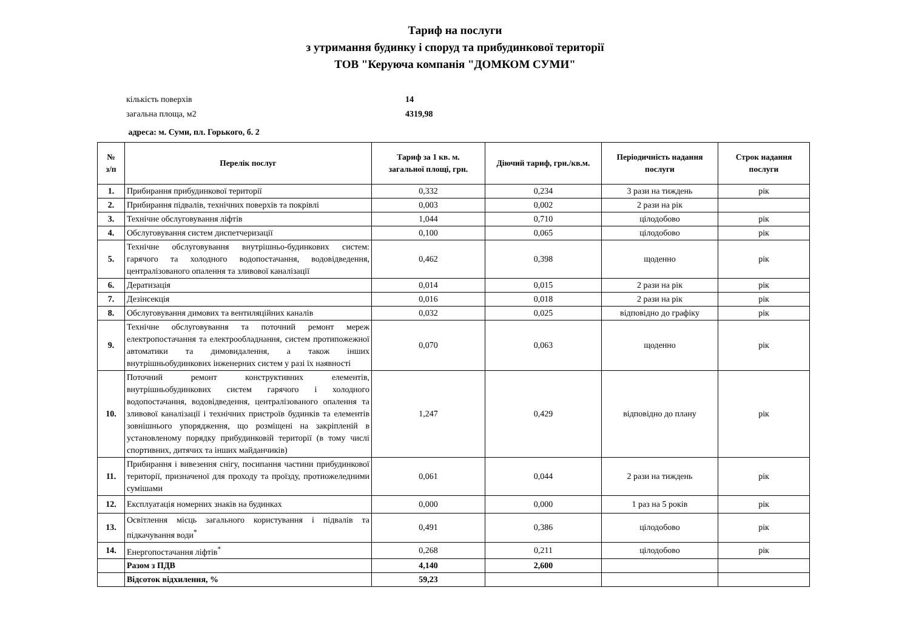Тариф на послуги
з утримання будинку і споруд та прибудинкової території
ТОВ "Керуюча компанія "ДОМКОМ СУМИ"
кількість поверхів 14
загальна площа, м2 4319,98
адреса: м. Суми, пл. Горького, б. 2
| № з/п | Перелік послуг | Тариф за 1 кв. м. загальної площі, грн. | Діючий тариф, грн./кв.м. | Періодичність надання послуги | Строк надання послуги |
| --- | --- | --- | --- | --- | --- |
| 1. | Прибирання прибудинкової території | 0,332 | 0,234 | 3 рази на тиждень | рік |
| 2. | Прибирання підвалів, технічних поверхів та покрівлі | 0,003 | 0,002 | 2 рази на рік | |
| 3. | Технічне обслуговування ліфтів | 1,044 | 0,710 | цілодобово | рік |
| 4. | Обслуговування систем диспетчеризації | 0,100 | 0,065 | цілодобово | рік |
| 5. | Технічне обслуговування внутрішньо-будинкових систем: гарячого та холодного водопостачання, водовідведення, централізованого опалення та зливової каналізації | 0,462 | 0,398 | щоденно | рік |
| 6. | Дератизація | 0,014 | 0,015 | 2 рази на рік | рік |
| 7. | Дезінсекція | 0,016 | 0,018 | 2 рази на рік | рік |
| 8. | Обслуговування димових та вентиляційних каналів | 0,032 | 0,025 | відповідно до графіку | рік |
| 9. | Технічне обслуговування та поточний ремонт мереж електропостачання та електрообладнання, систем протипожежної автоматики та димовидалення, а також інших внутрішньобудинкових інженерних систем у разі їх наявності | 0,070 | 0,063 | щоденно | рік |
| 10. | Поточний ремонт конструктивних елементів, внутрішньобудинкових систем гарячого і холодного водопостачання, водовідведення, централізованого опалення та зливової каналізації і технічних пристроїв будинків та елементів зовнішнього упорядження, що розміщені на закріпленій в установленому порядку прибудинковій території (в тому числі спортивних, дитячих та інших майданчиків) | 1,247 | 0,429 | відповідно до плану | рік |
| 11. | Прибирання і вивезення снігу, посипання частини прибудинкової території, призначеної для проходу та проїзду, протиожеледними сумішами | 0,061 | 0,044 | 2 рази на тиждень | рік |
| 12. | Експлуатація номерних знаків на будинках | 0,000 | 0,000 | 1 раз на 5 років | рік |
| 13. | Освітлення місць загального користування і підвалів та підкачування води<sup>*</sup> | 0,491 | 0,386 | цілодобово | рік |
| 14. | Енергопостачання ліфтів<sup>*</sup> | 0,268 | 0,211 | цілодобово | рік |
| | Разом з ПДВ | 4,140 | 2,600 | | |
| | Відсоток відхилення, % | 59,23 | | | |